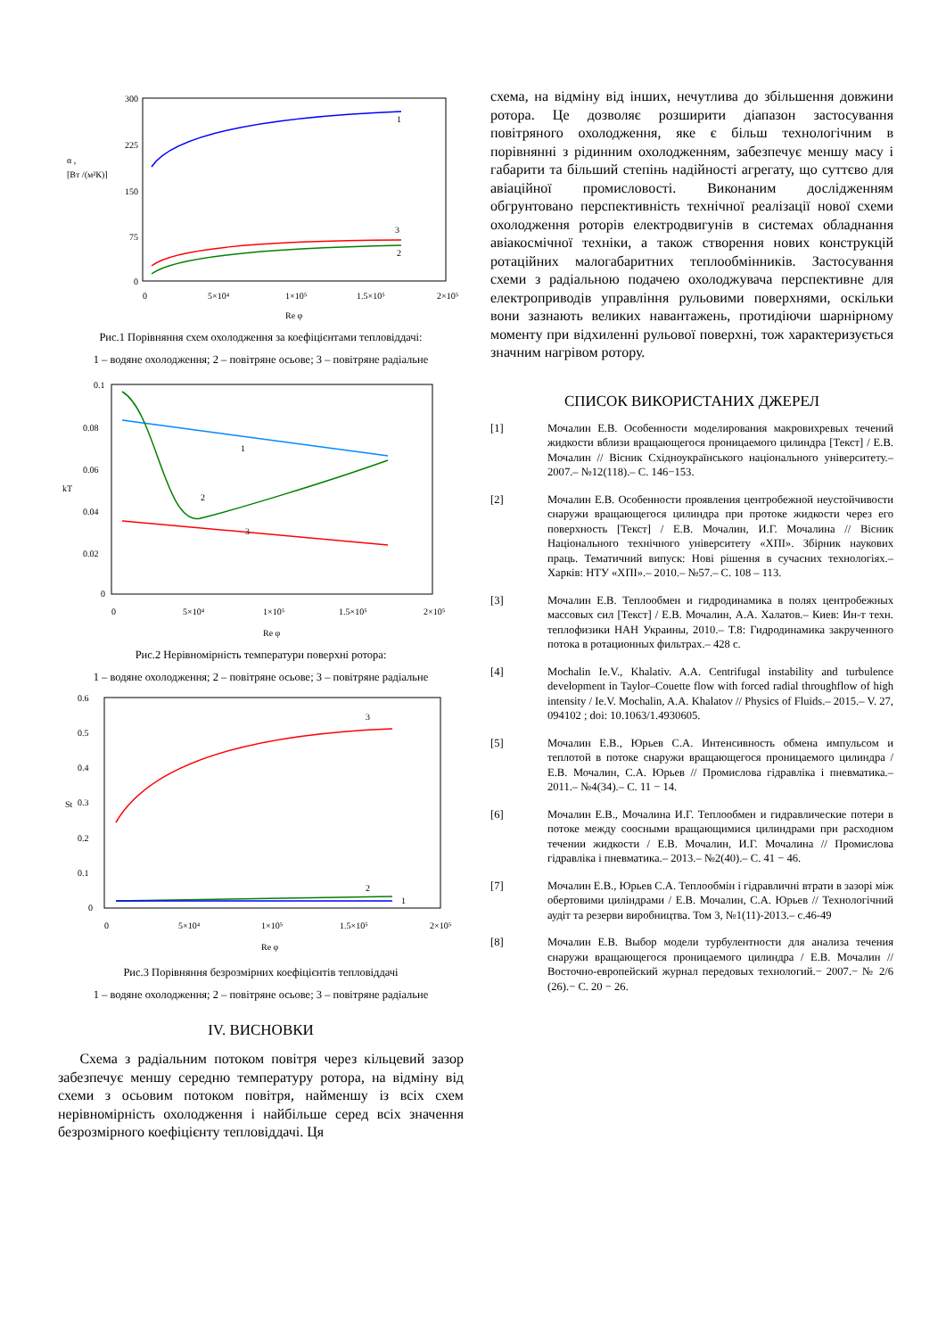300
225
150
75
0
α ,
[Вт /(м²К)]
0
5×10⁴
1×10⁵
1.5×10⁵
2×10⁵
Re φ
1
3
2
Рис.1 Порівняння схем охолодження за коефіцієнтами тепловіддачі:
1 – водяне охолодження; 2 – повітряне осьове; 3 – повітряне радіальне
0.1
0.08
0.06
0.04
0.02
0
kT
0
5×10⁴
1×10⁵
1.5×10⁵
2×10⁵
Re φ
1
2
3
Рис.2 Нерівномірність температури поверхні ротора:
1 – водяне охолодження; 2 – повітряне осьове; 3 – повітряне радіальне
0.6
0.5
0.4
0.3
0.2
0.1
0
St
0
5×10⁴
1×10⁵
1.5×10⁵
2×10⁵
Re φ
3
2
1
Рис.3 Порівняння безрозмірних коефіцієнтів тепловіддачі
1 – водяне охолодження; 2 – повітряне осьове; 3 – повітряне радіальне
IV. ВИСНОВКИ
Схема з радіальним потоком повітря через кільцевий зазор забезпечує меншу середню температуру ротора, на відміну від схеми з осьовим потоком повітря, найменшу із всіх схем нерівномірність охолодження і найбільше серед всіх значення безрозмірного коефіцієнту тепловіддачі. Ця
схема, на відміну від інших, нечутлива до збільшення довжини ротора. Це дозволяє розширити діапазон застосування повітряного охолодження, яке є більш технологічним в порівнянні з рідинним охолодженням, забезпечує меншу масу і габарити та більший степінь надійності агрегату, що суттєво для авіаційної промисловості. Виконаним дослідженням обгрунтовано перспективність технічної реалізації нової схеми охолодження роторів електродвигунів в системах обладнання авіакосмічної техніки, а також створення нових конструкцій ротаційних малогабаритних теплообмінників. Застосування схеми з радіальною подачею охолоджувача перспективне для електроприводів управління рульовими поверхнями, оскільки вони зазнають великих навантажень, протидіючи шарнірному моменту при відхиленні рульової поверхні, тож характеризується значним нагрівом ротору.
СПИСОК ВИКОРИСТАНИХ ДЖЕРЕЛ
[1] Мочалин Е.В. Особенности моделирования макровихревых течений жидкости вблизи вращающегося проницаемого цилиндра [Текст] / Е.В. Мочалин // Вісник Східноукраїнського національного університету.– 2007.– №12(118).– С. 146−153.
[2] Мочалин Е.В. Особенности проявления центробежной неустойчивости снаружи вращающегося цилиндра при протоке жидкости через его поверхность [Текст] / Е.В. Мочалин, И.Г. Мочалина // Вісник Національного технічного університету «ХПІ». Збірник наукових праць. Тематичний випуск: Нові рішення в сучасних технологіях.– Харків: НТУ «ХПІ».– 2010.– №57.– С. 108 – 113.
[3] Мочалин Е.В. Теплообмен и гидродинамика в полях центробежных массовых сил [Текст] / Е.В. Мочалин, А.А. Халатов.– Киев: Ин-т техн. теплофизики НАН Украины, 2010.– Т.8: Гидродинамика закрученного потока в ротационных фильтрах.– 428 с.
[4] Mochalin Ie.V., Khalativ. A.A. Centrifugal instability and turbulence development in Taylor–Couette flow with forced radial throughflow of high intensity / Ie.V. Mochalin, A.A. Khalatov // Physics of Fluids.– 2015.– V. 27, 094102 ; doi: 10.1063/1.4930605.
[5] Мочалин Е.В., Юрьев С.А. Интенсивность обмена импульсом и теплотой в потоке снаружи вращающегося проницаемого цилиндра / Е.В. Мочалин, С.А. Юрьев // Промислова гідравліка і пневматика.– 2011.– №4(34).– С. 11 − 14.
[6] Мочалин Е.В., Мочалина И.Г. Теплообмен и гидравлические потери в потоке между соосными вращающимися цилиндрами при расходном течении жидкости / Е.В. Мочалин, И.Г. Мочалина // Промислова гідравліка і пневматика.– 2013.– №2(40).– С. 41 − 46.
[7] Мочалин Е.В., Юрьев С.А. Теплообмін і гідравличні втрати в зазорі між обертовими циліндрами / Е.В. Мочалин, С.А. Юрьев // Технологічний аудіт та резерви виробництва. Том 3, №1(11)-2013.– с.46-49
[8] Мочалин Е.В. Выбор модели турбулентности для анализа течения снаружи вращающегося проницаемого цилиндра / Е.В. Мочалин // Восточно-европейский журнал передовых технологий.− 2007.− № 2/6 (26).− С. 20 − 26.